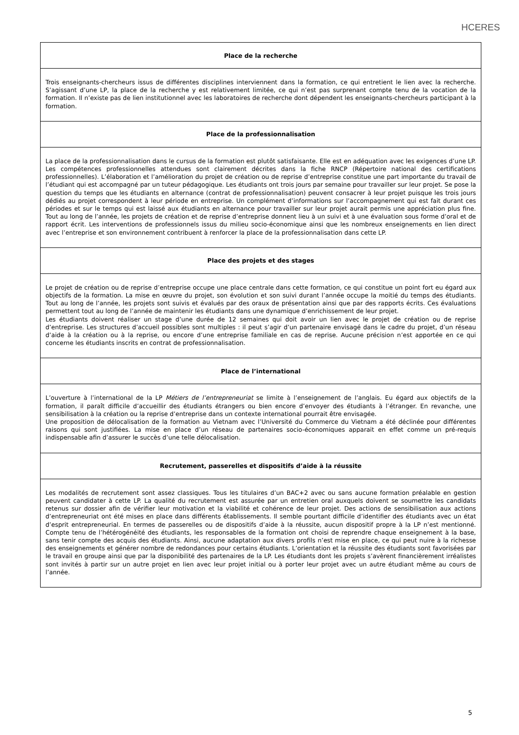HCERES
| Place de la recherche |
| --- |
| Trois enseignants-chercheurs issus de différentes disciplines interviennent dans la formation, ce qui entretient le lien avec la recherche. S’agissant d’une LP, la place de la recherche y est relativement limitée, ce qui n’est pas surprenant compte tenu de la vocation de la formation. Il n’existe pas de lien institutionnel avec les laboratoires de recherche dont dépendent les enseignants-chercheurs participant à la formation. |
| Place de la professionnalisation |
| La place de la professionnalisation dans le cursus de la formation est plutôt satisfaisante. Elle est en adéquation avec les exigences d’une LP. Les compétences professionnelles attendues sont clairement décrites dans la fiche RNCP (Répertoire national des certifications professionnelles). L’élaboration et l’amélioration du projet de création ou de reprise d’entreprise constitue une part importante du travail de l’étudiant qui est accompagné par un tuteur pédagogique. Les étudiants ont trois jours par semaine pour travailler sur leur projet. Se pose la question du temps que les étudiants en alternance (contrat de professionnalisation) peuvent consacrer à leur projet puisque les trois jours dédiés au projet correspondent à leur période en entreprise. Un complément d’informations sur l’accompagnement qui est fait durant ces périodes et sur le temps qui est laissé aux étudiants en alternance pour travailler sur leur projet aurait permis une appréciation plus fine. Tout au long de l’année, les projets de création et de reprise d’entreprise donnent lieu à un suivi et à une évaluation sous forme d’oral et de rapport écrit. Les interventions de professionnels issus du milieu socio-économique ainsi que les nombreux enseignements en lien direct avec l’entreprise et son environnement contribuent à renforcer la place de la professionnalisation dans cette LP. |
| Place des projets et des stages |
| Le projet de création ou de reprise d’entreprise occupe une place centrale dans cette formation, ce qui constitue un point fort eu égard aux objectifs de la formation. La mise en œuvre du projet, son évolution et son suivi durant l’année occupe la moitié du temps des étudiants. Tout au long de l’année, les projets sont suivis et évalués par des oraux de présentation ainsi que par des rapports écrits. Ces évaluations permettent tout au long de l’année de maintenir les étudiants dans une dynamique d’enrichissement de leur projet. Les étudiants doivent réaliser un stage d’une durée de 12 semaines qui doit avoir un lien avec le projet de création ou de reprise d’entreprise. Les structures d’accueil possibles sont multiples : il peut s’agir d’un partenaire envisagé dans le cadre du projet, d’un réseau d’aide à la création ou à la reprise, ou encore d’une entreprise familiale en cas de reprise. Aucune précision n’est apportée en ce qui concerne les étudiants inscrits en contrat de professionnalisation. |
| Place de l’international |
| L’ouverture à l’international de la LP Métiers de l’entrepreneuriat se limite à l’enseignement de l’anglais. Eu égard aux objectifs de la formation, il paraît difficile d’accueillir des étudiants étrangers ou bien encore d’envoyer des étudiants à l’étranger. En revanche, une sensibilisation à la création ou la reprise d’entreprise dans un contexte international pourrait être envisagée. Une proposition de délocalisation de la formation au Vietnam avec l’Université du Commerce du Vietnam a été déclinée pour différentes raisons qui sont justifiées. La mise en place d’un réseau de partenaires socio-économiques apparait en effet comme un pré-requis indispensable afin d’assurer le succès d’une telle délocalisation. |
| Recrutement, passerelles et dispositifs d’aide à la réussite |
| Les modalités de recrutement sont assez classiques. Tous les titulaires d’un BAC+2 avec ou sans aucune formation préalable en gestion peuvent candidater à cette LP. La qualité du recrutement est assurée par un entretien oral auxquels doivent se soumettre les candidats retenus sur dossier afin de vérifier leur motivation et la viabilité et cohérence de leur projet. Des actions de sensibilisation aux actions d’entrepreneuriat ont été mises en place dans différents établissements. Il semble pourtant difficile d’identifier des étudiants avec un état d’esprit entrepreneurial. En termes de passerelles ou de dispositifs d’aide à la réussite, aucun dispositif propre à la LP n’est mentionné. Compte tenu de l’hétérogénéité des étudiants, les responsables de la formation ont choisi de reprendre chaque enseignement à la base, sans tenir compte des acquis des étudiants. Ainsi, aucune adaptation aux divers profils n’est mise en place, ce qui peut nuire à la richesse des enseignements et générer nombre de redondances pour certains étudiants. L’orientation et la réussite des étudiants sont favorisées par le travail en groupe ainsi que par la disponibilité des partenaires de la LP. Les étudiants dont les projets s’avèrent financièrement irréalistes sont invités à partir sur un autre projet en lien avec leur projet initial ou à porter leur projet avec un autre étudiant même au cours de l’année. |
5